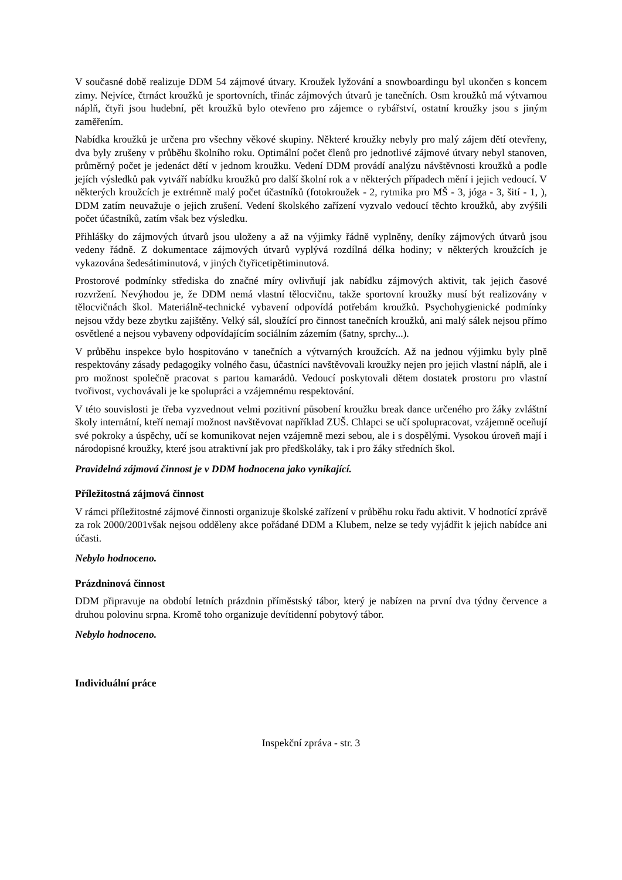V současné době realizuje DDM 54 zájmové útvary. Kroužek lyžování a snowboardingu byl ukončen s koncem zimy. Nejvíce, čtrnáct kroužků je sportovních, třinác zájmových útvarů je tanečních. Osm kroužků má výtvarnou náplň, čtyři jsou hudební, pět kroužků bylo otevřeno pro zájemce o rybářství, ostatní kroužky jsou s jiným zaměřením.
Nabídka kroužků je určena pro všechny věkové skupiny. Některé kroužky nebyly pro malý zájem dětí otevřeny, dva byly zrušeny v průběhu školního roku. Optimální počet členů pro jednotlivé zájmové útvary nebyl stanoven, průměrný počet je jedenáct dětí v jednom kroužku. Vedení DDM provádí analýzu návštěvnosti kroužků a podle jejích výsledků pak vytváří nabídku kroužků pro další školní rok a v některých případech mění i jejich vedoucí. V některých kroužcích je extrémně malý počet účastníků (fotokroužek - 2, rytmika pro MŠ - 3, jóga - 3, šití - 1, ), DDM zatím neuvažuje o jejich zrušení. Vedení školského zařízení vyzvalo vedoucí těchto kroužků, aby zvýšili počet účastníků, zatím však bez výsledku.
Přihlášky do zájmových útvarů jsou uloženy a až na výjimky řádně vyplněny, deníky zájmových útvarů jsou vedeny řádně. Z dokumentace zájmových útvarů vyplývá rozdílná délka hodiny; v některých kroužcích je vykazována šedesátiminutová, v jiných čtyřicetipětiminutová.
Prostorové podmínky střediska do značné míry ovlivňují jak nabídku zájmových aktivit, tak jejich časové rozvržení. Nevýhodou je, že DDM nemá vlastní tělocvičnu, takže sportovní kroužky musí být realizovány v tělocvičnách škol. Materiálně-technické vybavení odpovídá potřebám kroužků. Psychohygienické podmínky nejsou vždy beze zbytku zajištěny. Velký sál, sloužící pro činnost tanečních kroužků, ani malý sálek nejsou přímo osvětlené a nejsou vybaveny odpovídajícím sociálním zázemím (šatny, sprchy...).
V průběhu inspekce bylo hospitováno v tanečních a výtvarných kroužcích. Až na jednou výjimku byly plně respektovány zásady pedagogiky volného času, účastníci navštěvovali kroužky nejen pro jejich vlastní náplň, ale i pro možnost společně pracovat s partou kamarádů. Vedoucí poskytovali dětem dostatek prostoru pro vlastní tvořivost, vychovávali je ke spolupráci a vzájemnému respektování.
V této souvislosti je třeba vyzvednout velmi pozitivní působení kroužku break dance určeného pro žáky zvláštní školy internátní, kteří nemají možnost navštěvovat například ZUŠ. Chlapci se učí spolupracovat, vzájemně oceňují své pokroky a úspěchy, učí se komunikovat nejen vzájemně mezi sebou, ale i s dospělými. Vysokou úroveň mají i národopisné kroužky, které jsou atraktivní jak pro předškoláky, tak i pro žáky středních škol.
Pravidelná zájmová činnost je v DDM hodnocena jako vynikající.
Příležitostná zájmová činnost
V rámci příležitostné zájmové činnosti organizuje školské zařízení v průběhu roku řadu aktivit. V hodnotící zprávě za rok 2000/2001však nejsou odděleny akce pořádané DDM a Klubem, nelze se tedy vyjádřit k jejich nabídce ani účasti.
Nebylo hodnoceno.
Prázdninová činnost
DDM připravuje na období letních prázdnin příměstský tábor, který je nabízen na první dva týdny července a druhou polovinu srpna. Kromě toho organizuje devítidenní pobytový tábor.
Nebylo hodnoceno.
Individuální práce
Inspekční zpráva - str. 3